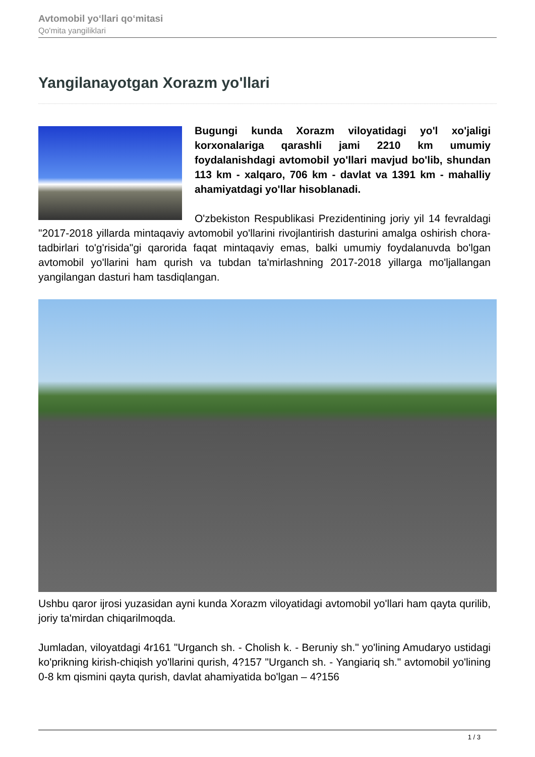Avtomobil yo‘llari qo‘mitasi
Qo'mita yangiliklari
Yangilanayotgan Xorazm yo'llari
Bugungi kunda Xorazm viloyatidagi yo'l xo'jaligi korxonalariga qarashli jami 2210 km umumiy foydalanishdagi avtomobil yo'llari mavjud bo'lib, shundan 113 km - xalqaro, 706 km - davlat va 1391 km - mahalliy ahamiyatdagi yo'llar hisoblanadi.
O'zbekiston Respublikasi Prezidentining joriy yil 14 fevraldagi "2017-2018 yillarda mintaqaviy avtomobil yo'llarini rivojlantirish dasturini amalga oshirish chora-tadbirlari to'g'risida"gi qarorida faqat mintaqaviy emas, balki umumiy foydalanuvda bo'lgan avtomobil yo'llarini ham qurish va tubdan ta'mirlashning 2017-2018 yillarga mo'ljallangan yangilangan dasturi ham tasdiqlangan.
Ushbu qaror ijrosi yuzasidan ayni kunda Xorazm viloyatidagi avtomobil yo'llari ham qayta qurilib, joriy ta'mirdan chiqarilmoqda.
Jumladan, viloyatdagi 4r161 "Urganch sh. - Cholish k. - Beruniy sh." yo'lining Amudaryo ustidagi ko'prikning kirish-chiqish yo'llarini qurish, 4?157 "Urganch sh. - Yangiariq sh." avtomobil yo'lining 0-8 km qismini qayta qurish, davlat ahamiyatida bo'lgan – 4?156
1 / 3